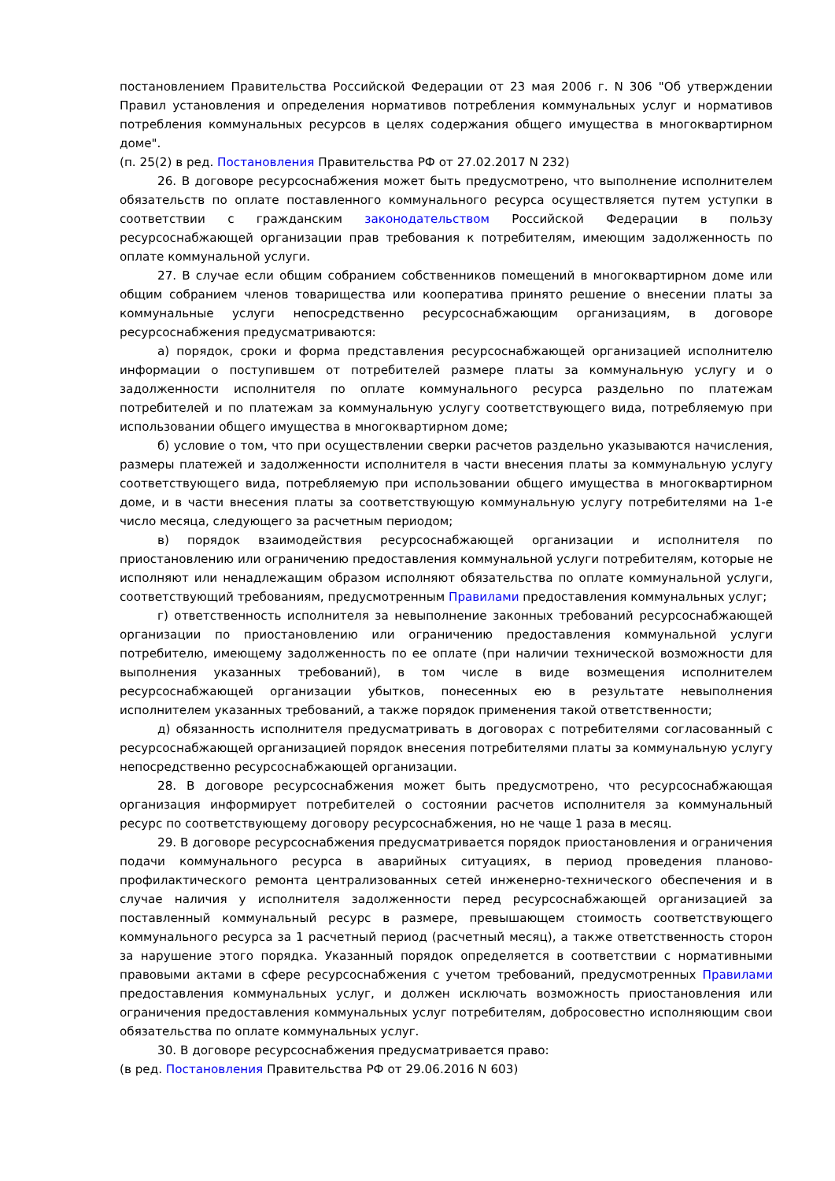постановлением Правительства Российской Федерации от 23 мая 2006 г. N 306 "Об утверждении Правил установления и определения нормативов потребления коммунальных услуг и нормативов потребления коммунальных ресурсов в целях содержания общего имущества в многоквартирном доме".
(п. 25(2) в ред. Постановления Правительства РФ от 27.02.2017 N 232)
26. В договоре ресурсоснабжения может быть предусмотрено, что выполнение исполнителем обязательств по оплате поставленного коммунального ресурса осуществляется путем уступки в соответствии с гражданским законодательством Российской Федерации в пользу ресурсоснабжающей организации прав требования к потребителям, имеющим задолженность по оплате коммунальной услуги.
27. В случае если общим собранием собственников помещений в многоквартирном доме или общим собранием членов товарищества или кооператива принято решение о внесении платы за коммунальные услуги непосредственно ресурсоснабжающим организациям, в договоре ресурсоснабжения предусматриваются:
а) порядок, сроки и форма представления ресурсоснабжающей организацией исполнителю информации о поступившем от потребителей размере платы за коммунальную услугу и о задолженности исполнителя по оплате коммунального ресурса раздельно по платежам потребителей и по платежам за коммунальную услугу соответствующего вида, потребляемую при использовании общего имущества в многоквартирном доме;
б) условие о том, что при осуществлении сверки расчетов раздельно указываются начисления, размеры платежей и задолженности исполнителя в части внесения платы за коммунальную услугу соответствующего вида, потребляемую при использовании общего имущества в многоквартирном доме, и в части внесения платы за соответствующую коммунальную услугу потребителями на 1-е число месяца, следующего за расчетным периодом;
в) порядок взаимодействия ресурсоснабжающей организации и исполнителя по приостановлению или ограничению предоставления коммунальной услуги потребителям, которые не исполняют или ненадлежащим образом исполняют обязательства по оплате коммунальной услуги, соответствующий требованиям, предусмотренным Правилами предоставления коммунальных услуг;
г) ответственность исполнителя за невыполнение законных требований ресурсоснабжающей организации по приостановлению или ограничению предоставления коммунальной услуги потребителю, имеющему задолженность по ее оплате (при наличии технической возможности для выполнения указанных требований), в том числе в виде возмещения исполнителем ресурсоснабжающей организации убытков, понесенных ею в результате невыполнения исполнителем указанных требований, а также порядок применения такой ответственности;
д) обязанность исполнителя предусматривать в договорах с потребителями согласованный с ресурсоснабжающей организацией порядок внесения потребителями платы за коммунальную услугу непосредственно ресурсоснабжающей организации.
28. В договоре ресурсоснабжения может быть предусмотрено, что ресурсоснабжающая организация информирует потребителей о состоянии расчетов исполнителя за коммунальный ресурс по соответствующему договору ресурсоснабжения, но не чаще 1 раза в месяц.
29. В договоре ресурсоснабжения предусматривается порядок приостановления и ограничения подачи коммунального ресурса в аварийных ситуациях, в период проведения планово-профилактического ремонта централизованных сетей инженерно-технического обеспечения и в случае наличия у исполнителя задолженности перед ресурсоснабжающей организацией за поставленный коммунальный ресурс в размере, превышающем стоимость соответствующего коммунального ресурса за 1 расчетный период (расчетный месяц), а также ответственность сторон за нарушение этого порядка. Указанный порядок определяется в соответствии с нормативными правовыми актами в сфере ресурсоснабжения с учетом требований, предусмотренных Правилами предоставления коммунальных услуг, и должен исключать возможность приостановления или ограничения предоставления коммунальных услуг потребителям, добросовестно исполняющим свои обязательства по оплате коммунальных услуг.
30. В договоре ресурсоснабжения предусматривается право:
(в ред. Постановления Правительства РФ от 29.06.2016 N 603)